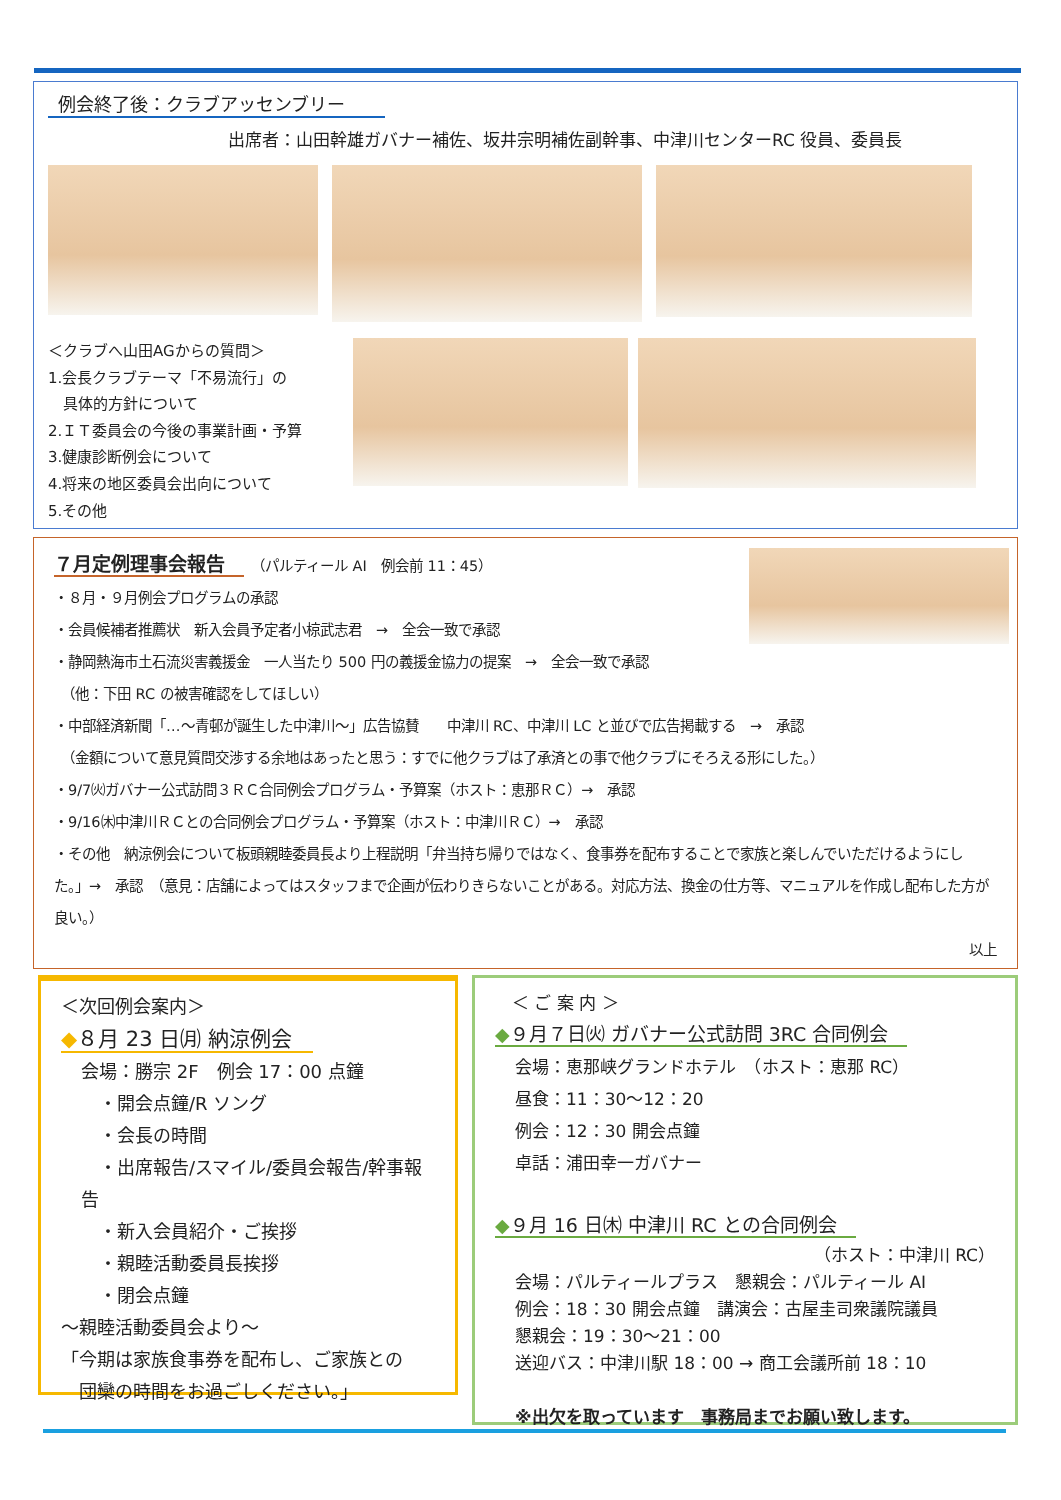例会終了後：クラブアッセンブリー
出席者：山田幹雄ガバナー補佐、坂井宗明補佐副幹事、中津川センターRC 役員、委員長
＜クラブへ山田AGからの質問＞
1.会長クラブテーマ「不易流行」の
　具体的方針について
2.ＩＴ委員会の今後の事業計画・予算
3.健康診断例会について
4.将来の地区委員会出向について
5.その他
７月定例理事会報告　　（パルティール AI　例会前 11：45）
・８月・９月例会プログラムの承認
・会員候補者推薦状　新入会員予定者小椋武志君　→　全会一致で承認
・静岡熱海市土石流災害義援金　一人当たり 500 円の義援金協力の提案　→　全会一致で承認
　（他：下田 RC の被害確認をしてほしい）
・中部経済新聞「…～青邨が誕生した中津川～」広告協賛　　中津川 RC、中津川 LC と並びで広告掲載する　→　承認
　（金額について意見質問交渉する余地はあったと思う：すでに他クラブは了承済との事で他クラブにそろえる形にした。）
・9/7㈫ガバナー公式訪問３ＲＣ合同例会プログラム・予算案（ホスト：恵那ＲＣ）→　承認
・9/16㈭中津川ＲＣとの合同例会プログラム・予算案（ホスト：中津川ＲＣ）→　承認
・その他　納涼例会について板頭親睦委員長より上程説明「弁当持ち帰りではなく、食事券を配布することで家族と楽しんでいただけるようにした。」→　承認　（意見：店舗によってはスタッフまで企画が伝わりきらないことがある。対応方法、換金の仕方等、マニュアルを作成し配布した方が良い。）
以上
＜次回例会案内＞
◆８月 23 日㈪ 納涼例会　
会場：勝宗 2F　例会 17：00 点鐘
　・開会点鐘/R ソング
　・会長の時間
　・出席報告/スマイル/委員会報告/幹事報告
　・新入会員紹介・ご挨拶
　・親睦活動委員長挨拶
　・閉会点鐘
～親睦活動委員会より～
「今期は家族食事券を配布し、ご家族との
　団欒の時間をお過ごしください。」
　＜ ご 案 内 ＞
◆９月７日㈫ ガバナー公式訪問 3RC 合同例会　
会場：恵那峡グランドホテル　（ホスト：恵那 RC）
昼食：11：30～12：20
例会：12：30 開会点鐘
卓話：浦田幸一ガバナー
◆９月 16 日㈭ 中津川 RC との合同例会　
（ホスト：中津川 RC）
会場：パルティールプラス　懇親会：パルティール AI
例会：18：30 開会点鐘　講演会：古屋圭司衆議院議員
懇親会：19：30～21：00
送迎バス：中津川駅 18：00 → 商工会議所前 18：10
※出欠を取っています　事務局までお願い致します。